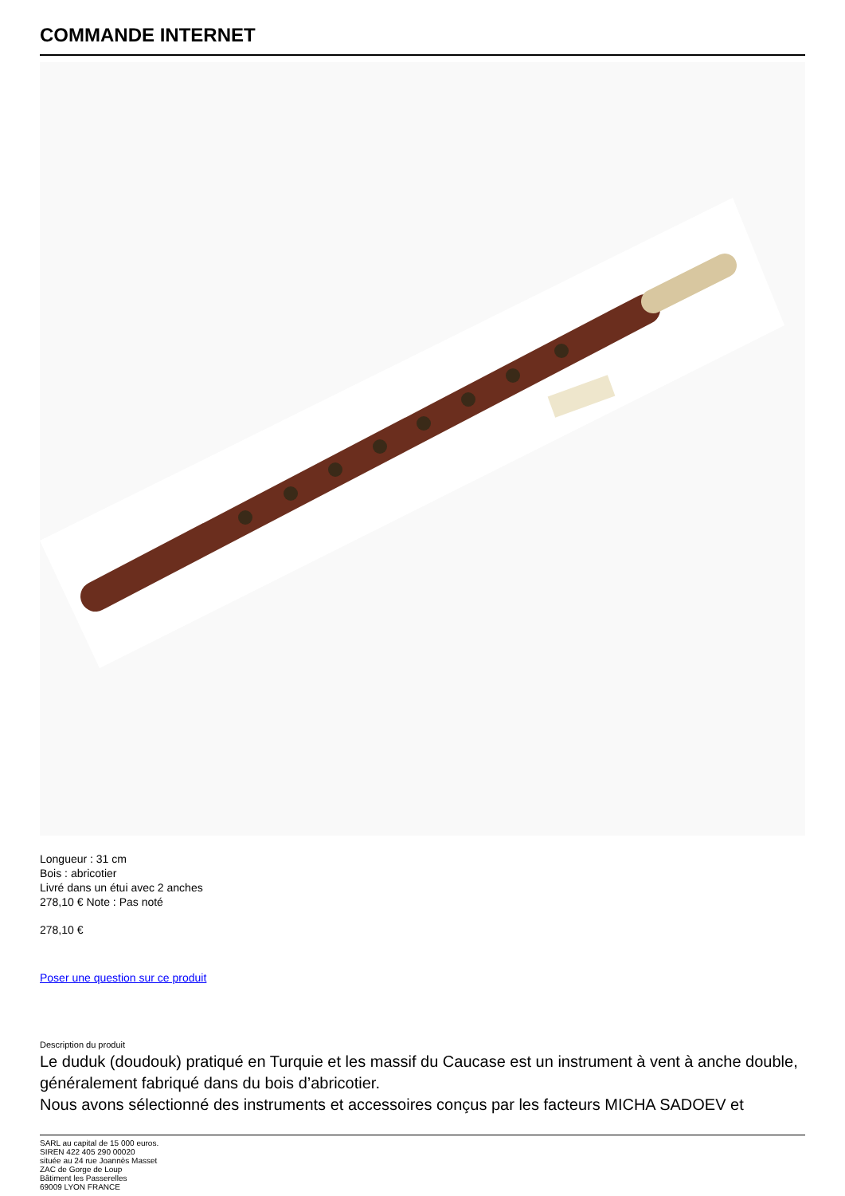COMMANDE INTERNET
Longueur : 31 cm
Bois : abricotier
Livré dans un étui avec 2 anches
278,10 € Note : Pas noté
278,10 €
Poser une question sur ce produit
Description du produit
Le duduk (doudouk) pratiqué en Turquie et les massif du Caucase est un instrument à vent à anche double, généralement fabriqué dans du bois d’abricotier.
Nous avons sélectionné des instruments et accessoires conçus par les facteurs MICHA SADOEV et
SARL au capital de 15 000 euros.
SIREN 422 405 290 00020
située au 24 rue Joannès Masset
ZAC de Gorge de Loup
Bâtiment les Passerelles
69009 LYON FRANCE